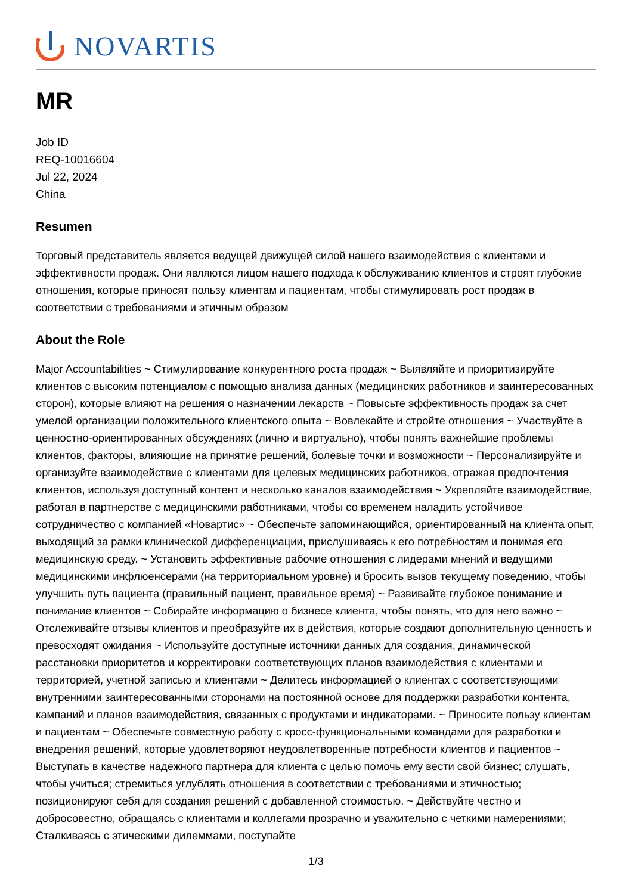NOVARTIS
MR
Job ID
REQ-10016604
Jul 22, 2024
China
Resumen
Торговый представитель является ведущей движущей силой нашего взаимодействия с клиентами и эффективности продаж. Они являются лицом нашего подхода к обслуживанию клиентов и строят глубокие отношения, которые приносят пользу клиентам и пациентам, чтобы стимулировать рост продаж в соответствии с требованиями и этичным образом
About the Role
Major Accountabilities ~ Стимулирование конкурентного роста продаж ~ Выявляйте и приоритизируйте клиентов с высоким потенциалом с помощью анализа данных (медицинских работников и заинтересованных сторон), которые влияют на решения о назначении лекарств ~ Повысьте эффективность продаж за счет умелой организации положительного клиентского опыта ~ Вовлекайте и стройте отношения ~ Участвуйте в ценностно-ориентированных обсуждениях (лично и виртуально), чтобы понять важнейшие проблемы клиентов, факторы, влияющие на принятие решений, болевые точки и возможности ~ Персонализируйте и организуйте взаимодействие с клиентами для целевых медицинских работников, отражая предпочтения клиентов, используя доступный контент и несколько каналов взаимодействия ~ Укрепляйте взаимодействие, работая в партнерстве с медицинскими работниками, чтобы со временем наладить устойчивое сотрудничество с компанией «Новартис» ~ Обеспечьте запоминающийся, ориентированный на клиента опыт, выходящий за рамки клинической дифференциации, прислушиваясь к его потребностям и понимая его медицинскую среду. ~ Установить эффективные рабочие отношения с лидерами мнений и ведущими медицинскими инфлюенсерами (на территориальном уровне) и бросить вызов текущему поведению, чтобы улучшить путь пациента (правильный пациент, правильное время) ~ Развивайте глубокое понимание и понимание клиентов ~ Собирайте информацию о бизнесе клиента, чтобы понять, что для него важно ~ Отслеживайте отзывы клиентов и преобразуйте их в действия, которые создают дополнительную ценность и превосходят ожидания ~ Используйте доступные источники данных для создания, динамической расстановки приоритетов и корректировки соответствующих планов взаимодействия с клиентами и территорией, учетной записью и клиентами ~ Делитесь информацией о клиентах с соответствующими внутренними заинтересованными сторонами на постоянной основе для поддержки разработки контента, кампаний и планов взаимодействия, связанных с продуктами и индикаторами. ~ Приносите пользу клиентам и пациентам ~ Обеспечьте совместную работу с кросс-функциональными командами для разработки и внедрения решений, которые удовлетворяют неудовлетворенные потребности клиентов и пациентов ~ Выступать в качестве надежного партнера для клиента с целью помочь ему вести свой бизнес; слушать, чтобы учиться; стремиться углублять отношения в соответствии с требованиями и этичностью; позиционируют себя для создания решений с добавленной стоимостью. ~ Действуйте честно и добросовестно, обращаясь с клиентами и коллегами прозрачно и уважительно с четкими намерениями; Сталкиваясь с этическими дилеммами, поступайте
1/3